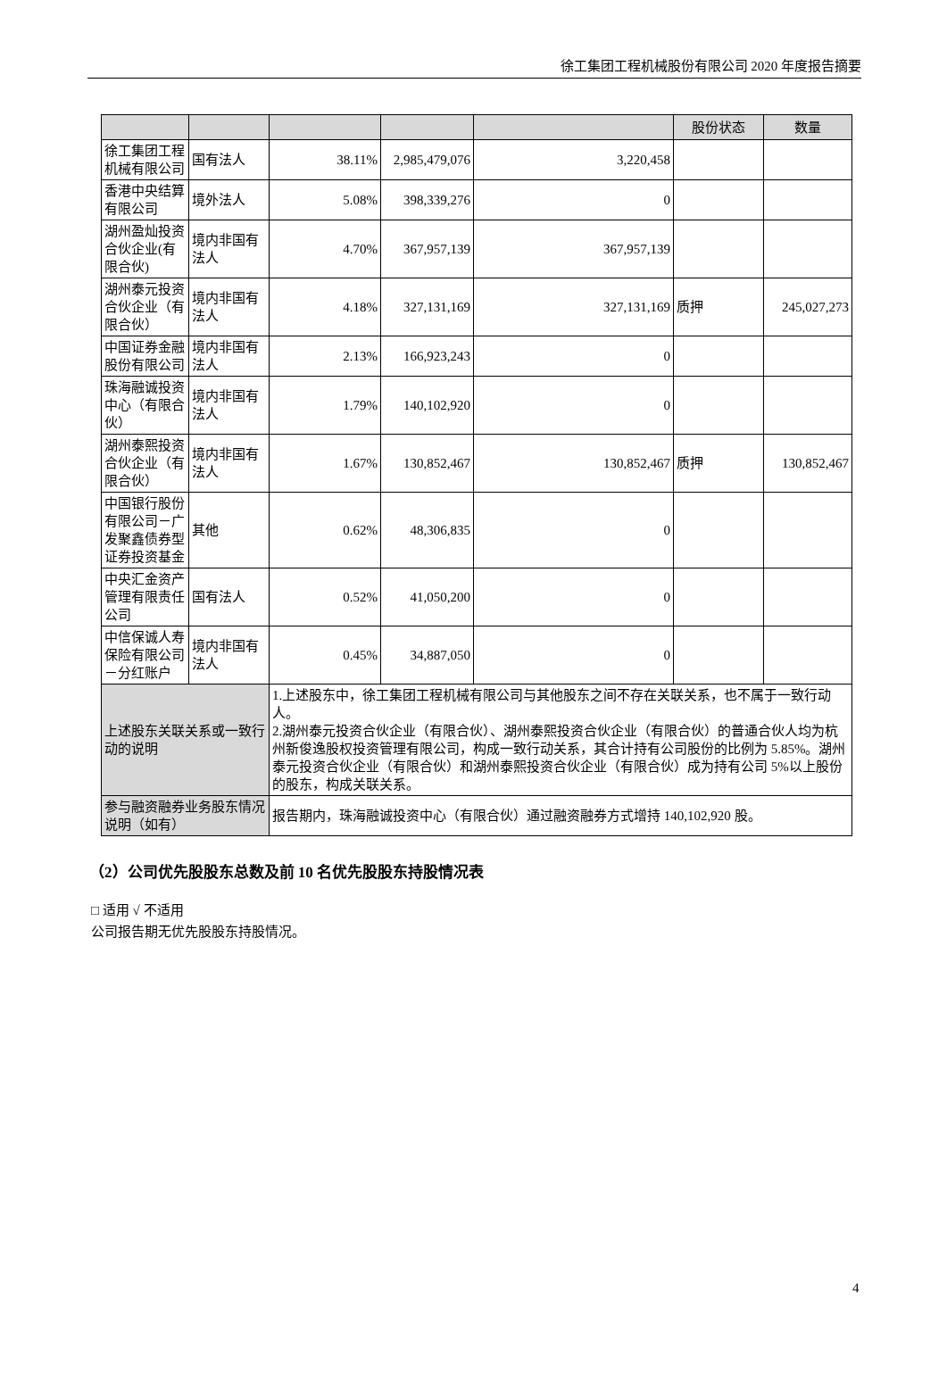徐工集团工程机械股份有限公司 2020 年度报告摘要
| | | | | | 股份状态 | 数量 |
| --- | --- | --- | --- | --- | --- | --- |
| 徐工集团工程机械有限公司 | 国有法人 | 38.11% | 2,985,479,076 | 3,220,458 | | |
| 香港中央结算有限公司 | 境外法人 | 5.08% | 398,339,276 | 0 | | |
| 湖州盈灿投资合伙企业(有限合伙) | 境内非国有法人 | 4.70% | 367,957,139 | 367,957,139 | | |
| 湖州泰元投资合伙企业（有限合伙） | 境内非国有法人 | 4.18% | 327,131,169 | 327,131,169 | 质押 | 245,027,273 |
| 中国证券金融股份有限公司 | 境内非国有法人 | 2.13% | 166,923,243 | 0 | | |
| 珠海融诚投资中心（有限合伙） | 境内非国有法人 | 1.79% | 140,102,920 | 0 | | |
| 湖州泰熙投资合伙企业（有限合伙） | 境内非国有法人 | 1.67% | 130,852,467 | 130,852,467 | 质押 | 130,852,467 |
| 中国银行股份有限公司－广发聚鑫债券型证券投资基金 | 其他 | 0.62% | 48,306,835 | 0 | | |
| 中央汇金资产管理有限责任公司 | 国有法人 | 0.52% | 41,050,200 | 0 | | |
| 中信保诚人寿保险有限公司－分红账户 | 境内非国有法人 | 0.45% | 34,887,050 | 0 | | |
| 上述股东关联关系或一致行动的说明 | | 1.上述股东中，徐工集团工程机械有限公司与其他股东之间不存在关联关系，也不属于一致行动人。 2.湖州泰元投资合伙企业（有限合伙）、湖州泰熙投资合伙企业（有限合伙）的普通合伙人均为杭州新俊逸股权投资管理有限公司，构成一致行动关系，其合计持有公司股份的比例为 5.85%。湖州泰元投资合伙企业（有限合伙）和湖州泰熙投资合伙企业（有限合伙）成为持有公司 5%以上股份的股东，构成关联关系。 | | | | |
| 参与融资融券业务股东情况说明（如有） | | 报告期内，珠海融诚投资中心（有限合伙）通过融资融券方式增持 140,102,920 股。 | | | | |
（2）公司优先股股东总数及前 10 名优先股股东持股情况表
□ 适用 √ 不适用
公司报告期无优先股股东持股情况。
4